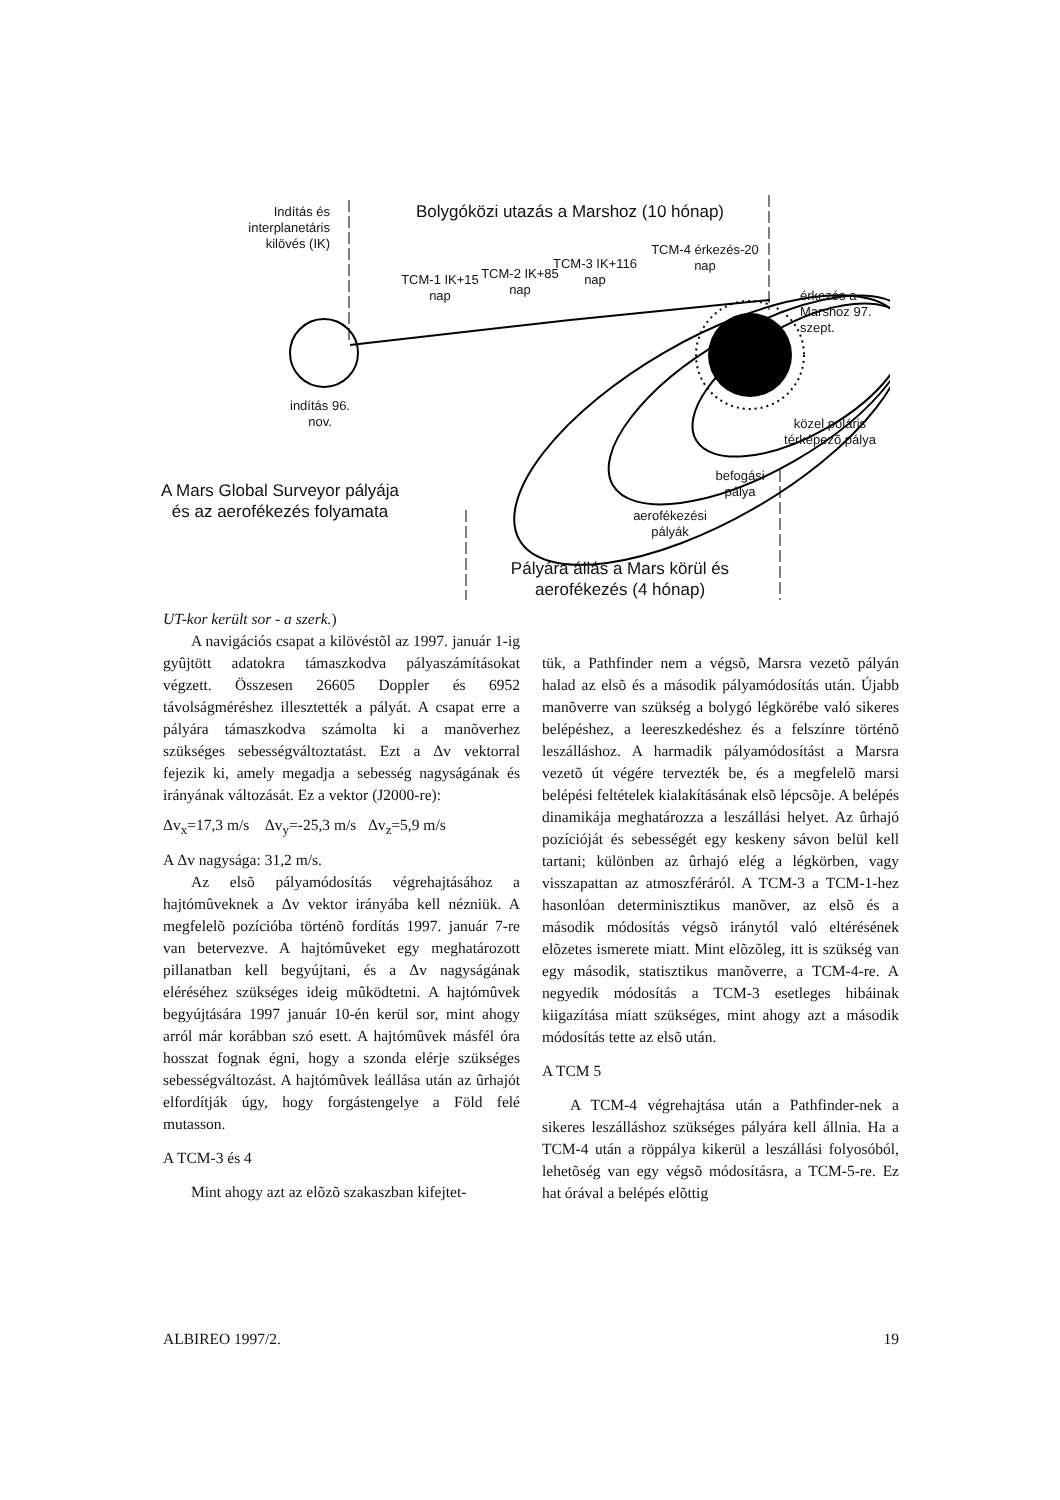Indítás és interplanetáris kilövés (IK)
Bolygóközi utazás a Marshoz (10 hónap)
TCM-1 IK+15 nap
TCM-2 IK+85 nap
TCM-3 IK+116 nap
TCM-4 érkezés-20 nap
érkezés a Marshoz 97. szept.
indítás 96. nov.
közel poláris térképezõ pálya
befogási pálya
A Mars Global Surveyor pályája és az aerofékezés folyamata
aerofékezési pályák
Pályára állás a Mars körül és aerofékezés (4 hónap)
UT-kor került sor - a szerk.)
A navigációs csapat a kilövéstõl az 1997. január 1-ig gyûjtött adatokra támaszkodva pályaszámításokat végzett. Összesen 26605 Doppler és 6952 távolságméréshez illesztették a pályát. A csapat erre a pályára támaszkodva számolta ki a manõverhez szükséges sebességváltoztatást. Ezt a Δv vektorral fejezik ki, amely megadja a sebesség nagyságának és irányának változását. Ez a vektor (J2000-re):
Δv<sub>x</sub>=17,3 m/s Δv<sub>y</sub>=-25,3 m/s Δv<sub>z</sub>=5,9 m/s
A Δv nagysága: 31,2 m/s.
Az elsõ pályamódosítás végrehajtásához a hajtómûveknek a Δv vektor irányába kell nézniük. A megfelelõ pozícióba történõ fordítás 1997. január 7-re van betervezve. A hajtómûveket egy meghatározott pillanatban kell begyújtani, és a Δv nagyságának eléréséhez szükséges ideig mûködtetni. A hajtómûvek begyújtására 1997 január 10-én kerül sor, mint ahogy arról már korábban szó esett. A hajtómûvek másfél óra hosszat fognak égni, hogy a szonda elérje szükséges sebességváltozást. A hajtómûvek leállása után az ûrhajót elfordítják úgy, hogy forgástengelye a Föld felé mutasson.
A TCM-3 és 4
Mint ahogy azt az elõzõ szakaszban kifejtet-
tük, a Pathfinder nem a végsõ, Marsra vezetõ pályán halad az elsõ és a második pályamódosítás után. Újabb manõverre van szükség a bolygó légkörébe való sikeres belépéshez, a leereszkedéshez és a felszínre történõ leszálláshoz. A harmadik pályamódosítást a Marsra vezetõ út végére tervezték be, és a megfelelõ marsi belépési feltételek kialakításának elsõ lépcsõje. A belépés dinamikája meghatározza a leszállási helyet. Az ûrhajó pozícióját és sebességét egy keskeny sávon belül kell tartani; különben az ûrhajó elég a légkörben, vagy visszapattan az atmoszféráról. A TCM-3 a TCM-1-hez hasonlóan determinisztikus manõver, az elsõ és a második módosítás végsõ iránytól való eltérésének elõzetes ismerete miatt. Mint elõzõleg, itt is szükség van egy második, statisztikus manõverre, a TCM-4-re. A negyedik módosítás a TCM-3 esetleges hibáinak kiigazítása miatt szükséges, mint ahogy azt a második módosítás tette az elsõ után.
A TCM 5
A TCM-4 végrehajtása után a Pathfinder-nek a sikeres leszálláshoz szükséges pályára kell állnia. Ha a TCM-4 után a röppálya kikerül a leszállási folyosóból, lehetõség van egy végsõ módosításra, a TCM-5-re. Ez hat órával a belépés elõttig
ALBIREO 1997/2. 19